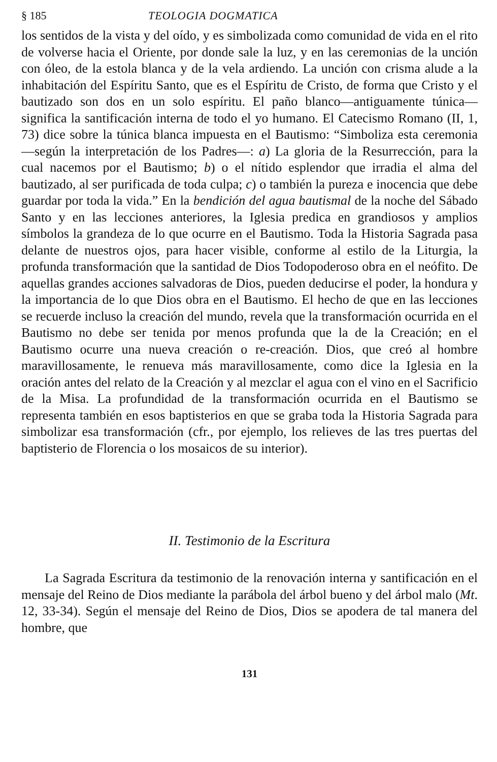§ 185 TEOLOGIA DOGMATICA
los sentidos de la vista y del oído, y es simbolizada como comunidad de vida en el rito de volverse hacia el Oriente, por donde sale la luz, y en las ceremonias de la unción con óleo, de la estola blanca y de la vela ardiendo. La unción con crisma alude a la inhabitación del Espíritu Santo, que es el Espíritu de Cristo, de forma que Cristo y el bautizado son dos en un solo espíritu. El paño blanco—antiguamente túnica—significa la santificación interna de todo el yo humano. El Catecismo Romano (II, 1, 73) dice sobre la túnica blanca impuesta en el Bautismo: “Simboliza esta ceremonia —según la interpretación de los Padres—: a) La gloria de la Resurrección, para la cual nacemos por el Bautismo; b) o el nítido esplendor que irradia el alma del bautizado, al ser purificada de toda culpa; c) o también la pureza e inocencia que debe guardar por toda la vida.” En la bendición del agua bautismal de la noche del Sábado Santo y en las lecciones anteriores, la Iglesia predica en grandiosos y amplios símbolos la grandeza de lo que ocurre en el Bautismo. Toda la Historia Sagrada pasa delante de nuestros ojos, para hacer visible, conforme al estilo de la Liturgia, la profunda transformación que la santidad de Dios Todopoderoso obra en el neófito. De aquellas grandes acciones salvadoras de Dios, pueden deducirse el poder, la hondura y la importancia de lo que Dios obra en el Bautismo. El hecho de que en las lecciones se recuerde incluso la creación del mundo, revela que la transformación ocurrida en el Bautismo no debe ser tenida por menos profunda que la de la Creación; en el Bautismo ocurre una nueva creación o re-creación. Dios, que creó al hombre maravillosamente, le renueva más maravillosamente, como dice la Iglesia en la oración antes del relato de la Creación y al mezclar el agua con el vino en el Sacrificio de la Misa. La profundidad de la transformación ocurrida en el Bautismo se representa también en esos baptisterios en que se graba toda la Historia Sagrada para simbolizar esa transformación (cfr., por ejemplo, los relieves de las tres puertas del baptisterio de Florencia o los mosaicos de su interior).
II. Testimonio de la Escritura
La Sagrada Escritura da testimonio de la renovación interna y santificación en el mensaje del Reino de Dios mediante la parábola del árbol bueno y del árbol malo (Mt. 12, 33-34). Según el mensaje del Reino de Dios, Dios se apodera de tal manera del hombre, que
131